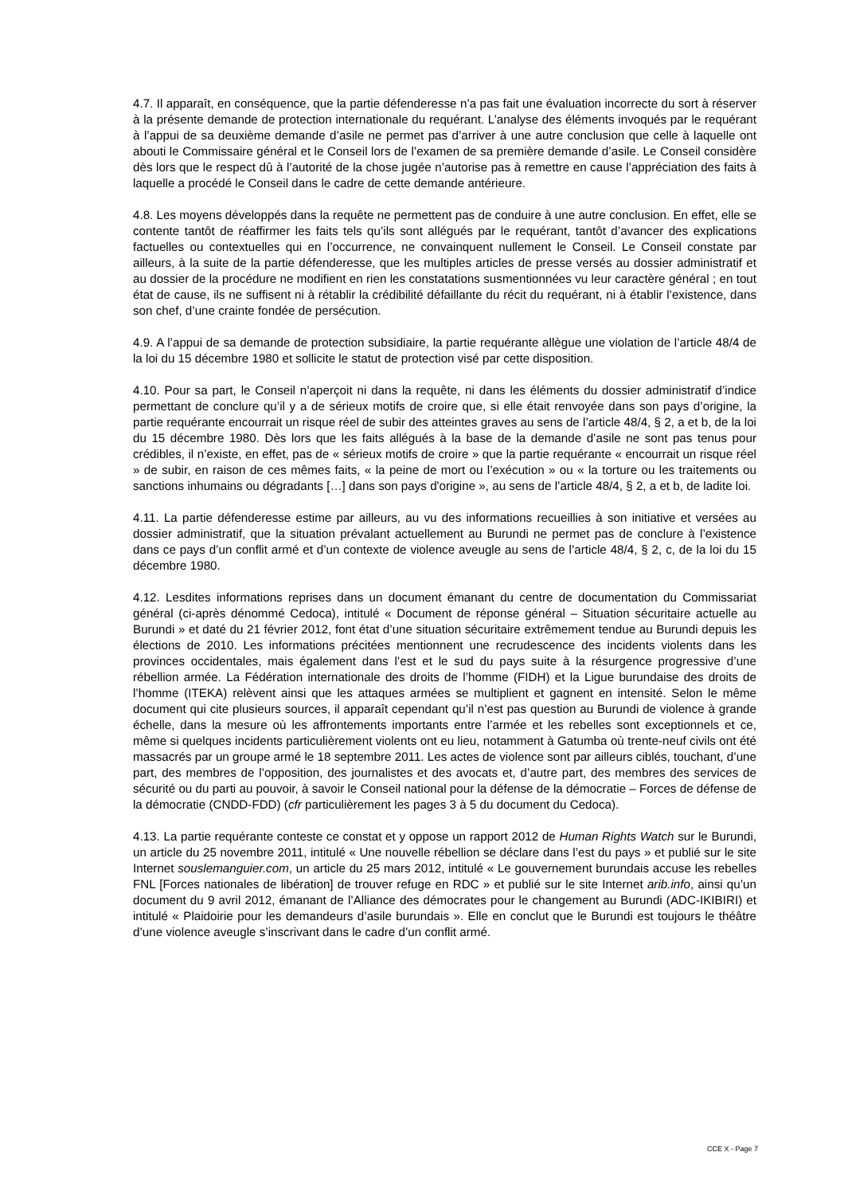4.7. Il apparaît, en conséquence, que la partie défenderesse n’a pas fait une évaluation incorrecte du sort à réserver à la présente demande de protection internationale du requérant. L’analyse des éléments invoqués par le requérant à l’appui de sa deuxième demande d’asile ne permet pas d’arriver à une autre conclusion que celle à laquelle ont abouti le Commissaire général et le Conseil lors de l’examen de sa première demande d’asile. Le Conseil considère dès lors que le respect dû à l’autorité de la chose jugée n’autorise pas à remettre en cause l’appréciation des faits à laquelle a procédé le Conseil dans le cadre de cette demande antérieure.
4.8. Les moyens développés dans la requête ne permettent pas de conduire à une autre conclusion. En effet, elle se contente tantôt de réaffirmer les faits tels qu’ils sont allégués par le requérant, tantôt d’avancer des explications factuelles ou contextuelles qui en l’occurrence, ne convainquent nullement le Conseil. Le Conseil constate par ailleurs, à la suite de la partie défenderesse, que les multiples articles de presse versés au dossier administratif et au dossier de la procédure ne modifient en rien les constatations susmentionnées vu leur caractère général ; en tout état de cause, ils ne suffisent ni à rétablir la crédibilité défaillante du récit du requérant, ni à établir l’existence, dans son chef, d’une crainte fondée de persécution.
4.9. A l’appui de sa demande de protection subsidiaire, la partie requérante allègue une violation de l’article 48/4 de la loi du 15 décembre 1980 et sollicite le statut de protection visé par cette disposition.
4.10. Pour sa part, le Conseil n’aperçoit ni dans la requête, ni dans les éléments du dossier administratif d’indice permettant de conclure qu’il y a de sérieux motifs de croire que, si elle était renvoyée dans son pays d’origine, la partie requérante encourrait un risque réel de subir des atteintes graves au sens de l’article 48/4, § 2, a et b, de la loi du 15 décembre 1980. Dès lors que les faits allégués à la base de la demande d’asile ne sont pas tenus pour crédibles, il n’existe, en effet, pas de « sérieux motifs de croire » que la partie requérante « encourrait un risque réel » de subir, en raison de ces mêmes faits, « la peine de mort ou l’exécution » ou « la torture ou les traitements ou sanctions inhumains ou dégradants […] dans son pays d'origine », au sens de l’article 48/4, § 2, a et b, de ladite loi.
4.11. La partie défenderesse estime par ailleurs, au vu des informations recueillies à son initiative et versées au dossier administratif, que la situation prévalant actuellement au Burundi ne permet pas de conclure à l’existence dans ce pays d’un conflit armé et d’un contexte de violence aveugle au sens de l’article 48/4, § 2, c, de la loi du 15 décembre 1980.
4.12. Lesdites informations reprises dans un document émanant du centre de documentation du Commissariat général (ci-après dénommé Cedoca), intitulé « Document de réponse général – Situation sécuritaire actuelle au Burundi » et daté du 21 février 2012, font état d’une situation sécuritaire extrêmement tendue au Burundi depuis les élections de 2010. Les informations précitées mentionnent une recrudescence des incidents violents dans les provinces occidentales, mais également dans l’est et le sud du pays suite à la résurgence progressive d’une rébellion armée. La Fédération internationale des droits de l’homme (FIDH) et la Ligue burundaise des droits de l’homme (ITEKA) relèvent ainsi que les attaques armées se multiplient et gagnent en intensité. Selon le même document qui cite plusieurs sources, il apparaît cependant qu’il n’est pas question au Burundi de violence à grande échelle, dans la mesure où les affrontements importants entre l’armée et les rebelles sont exceptionnels et ce, même si quelques incidents particulièrement violents ont eu lieu, notamment à Gatumba où trente-neuf civils ont été massacrés par un groupe armé le 18 septembre 2011. Les actes de violence sont par ailleurs ciblés, touchant, d’une part, des membres de l’opposition, des journalistes et des avocats et, d’autre part, des membres des services de sécurité ou du parti au pouvoir, à savoir le Conseil national pour la défense de la démocratie – Forces de défense de la démocratie (CNDD-FDD) (cfr particulièrement les pages 3 à 5 du document du Cedoca).
4.13. La partie requérante conteste ce constat et y oppose un rapport 2012 de Human Rights Watch sur le Burundi, un article du 25 novembre 2011, intitulé « Une nouvelle rébellion se déclare dans l’est du pays » et publié sur le site Internet souslemanguier.com, un article du 25 mars 2012, intitulé « Le gouvernement burundais accuse les rebelles FNL [Forces nationales de libération] de trouver refuge en RDC » et publié sur le site Internet arib.info, ainsi qu’un document du 9 avril 2012, émanant de l’Alliance des démocrates pour le changement au Burundi (ADC-IKIBIRI) et intitulé « Plaidoirie pour les demandeurs d’asile burundais ». Elle en conclut que le Burundi est toujours le théâtre d’une violence aveugle s’inscrivant dans le cadre d’un conflit armé.
CCE X - Page 7